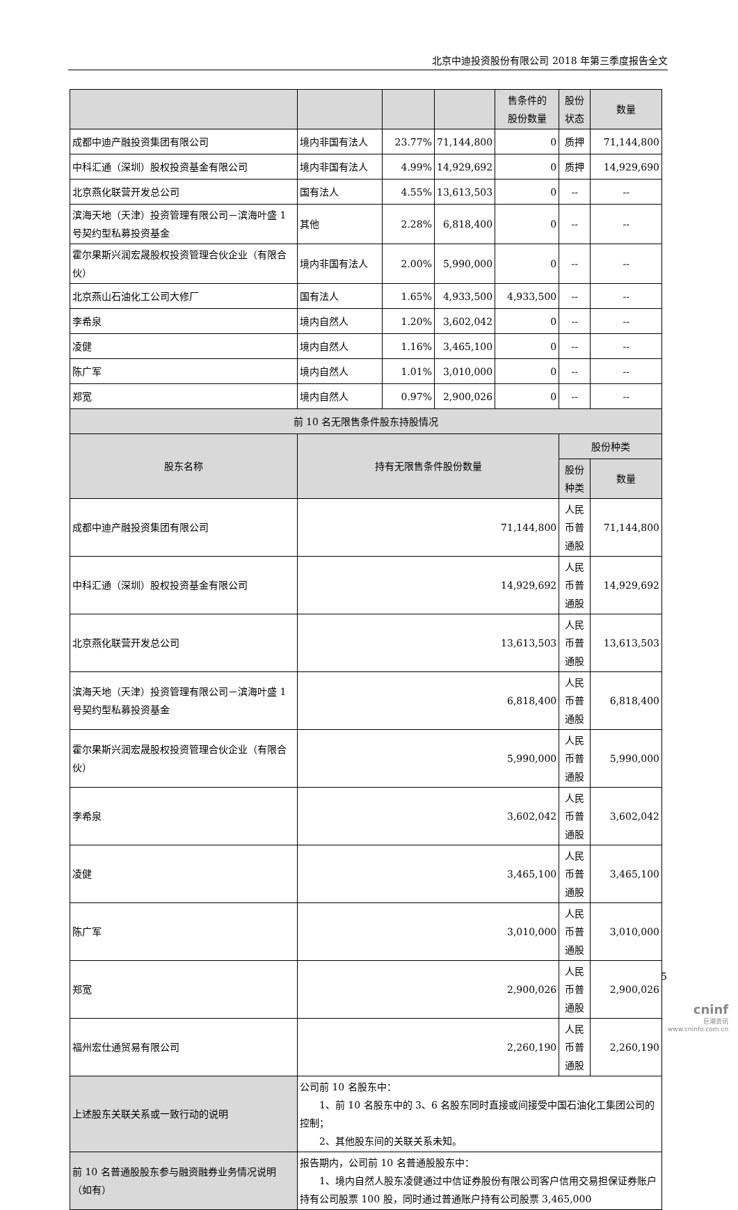北京中迪投资股份有限公司 2018 年第三季度报告全文
| | | | | 售条件的 股份数量 | 股份状态 | 数量 |
| 成都中迪产融投资集团有限公司 | 境内非国有法人 | 23.77% | 71,144,800 | 0 | 质押 | 71,144,800 |
| 中科汇通（深圳）股权投资基金有限公司 | 境内非国有法人 | 4.99% | 14,929,692 | 0 | 质押 | 14,929,690 |
| 北京燕化联营开发总公司 | 国有法人 | 4.55% | 13,613,503 | 0 | -- | -- |
| 滨海天地（天津）投资管理有限公司－滨海叶盛 1 号契约型私募投资基金 | 其他 | 2.28% | 6,818,400 | 0 | -- | -- |
| 霍尔果斯兴润宏晟股权投资管理合伙企业（有限合伙） | 境内非国有法人 | 2.00% | 5,990,000 | 0 | -- | -- |
| 北京燕山石油化工公司大修厂 | 国有法人 | 1.65% | 4,933,500 | 4,933,500 | -- | -- |
| 李希泉 | 境内自然人 | 1.20% | 3,602,042 | 0 | -- | -- |
| 凌健 | 境内自然人 | 1.16% | 3,465,100 | 0 | -- | -- |
| 陈广军 | 境内自然人 | 1.01% | 3,010,000 | 0 | -- | -- |
| 郑宽 | 境内自然人 | 0.97% | 2,900,026 | 0 | -- | -- |
| 前 10 名无限售条件股东持股情况 | | | | | | |
| 股东名称 | 持有无限售条件股份数量 | | | | 股份种类 | |
| | | | | | 股份种类 | 数量 |
| 成都中迪产融投资集团有限公司 | 71,144,800 | | | | 人民币普通股 | 71,144,800 |
| 中科汇通（深圳）股权投资基金有限公司 | 14,929,692 | | | | 人民币普通股 | 14,929,692 |
| 北京燕化联营开发总公司 | 13,613,503 | | | | 人民币普通股 | 13,613,503 |
| 滨海天地（天津）投资管理有限公司－滨海叶盛 1 号契约型私募投资基金 | 6,818,400 | | | | 人民币普通股 | 6,818,400 |
| 霍尔果斯兴润宏晟股权投资管理合伙企业（有限合伙） | 5,990,000 | | | | 人民币普通股 | 5,990,000 |
| 李希泉 | 3,602,042 | | | | 人民币普通股 | 3,602,042 |
| 凌健 | 3,465,100 | | | | 人民币普通股 | 3,465,100 |
| 陈广军 | 3,010,000 | | | | 人民币普通股 | 3,010,000 |
| 郑宽 | 2,900,026 | | | | 人民币普通股 | 2,900,026 |
| 福州宏仕通贸易有限公司 | 2,260,190 | | | | 人民币普通股 | 2,260,190 |
| 上述股东关联关系或一致行动的说明 | 公司前 10 名股东中： 1、前 10 名股东中的 3、6 名股东同时直接或间接受中国石油化工集团公司的控制； 2、其他股东间的关联关系未知。 | | | | | |
| 前 10 名普通股股东参与融资融券业务情况说明（如有） | 报告期内，公司前 10 名普通股股东中： 1、境内自然人股东凌健通过中信证券股份有限公司客户信用交易担保证券账户持有公司股票 100 股，同时通过普通账户持有公司股票 3,465,000 | | | | | |
5
cninf
巨潮资讯
www.cninfo.com.cn